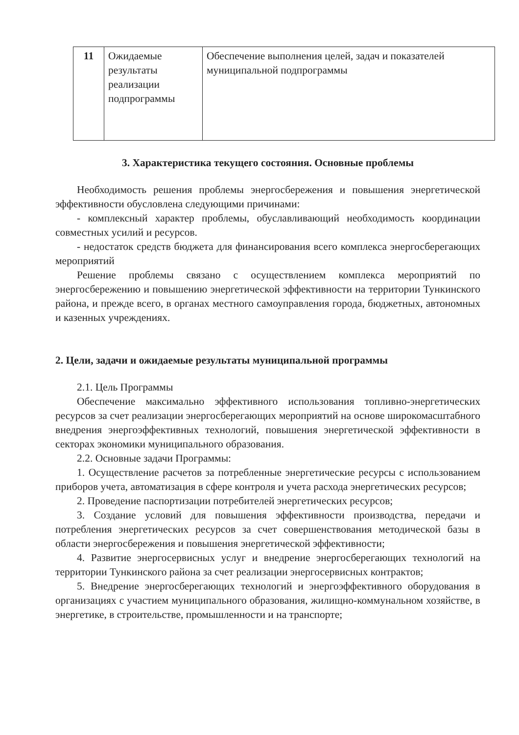| 11 | Ожидаемые результаты реализации подпрограммы | Обеспечение выполнения целей, задач и показателей муниципальной подпрограммы |
3. Характеристика текущего состояния. Основные проблемы
Необходимость решения проблемы энергосбережения и повышения энергетической эффективности обусловлена следующими причинами:
- комплексный характер проблемы, обуславливающий необходимость координации совместных усилий и ресурсов.
- недостаток средств бюджета для финансирования всего комплекса энергосберегающих мероприятий
Решение проблемы связано с осуществлением комплекса мероприятий по энергосбережению и повышению энергетической эффективности на территории Тункинского района, и прежде всего, в органах местного самоуправления города, бюджетных, автономных и казенных учреждениях.
2. Цели, задачи и ожидаемые результаты муниципальной программы
2.1. Цель Программы
Обеспечение максимально эффективного использования топливно-энергетических ресурсов за счет реализации энергосберегающих мероприятий на основе широкомасштабного внедрения энергоэффективных технологий, повышения энергетической эффективности в секторах экономики муниципального образования.
2.2. Основные задачи Программы:
1. Осуществление расчетов за потребленные энергетические ресурсы с использованием приборов учета, автоматизация в сфере контроля и учета расхода энергетических ресурсов;
2. Проведение паспортизации потребителей энергетических ресурсов;
3. Создание условий для повышения эффективности производства, передачи и потребления энергетических ресурсов за счет совершенствования методической базы в области энергосбережения и повышения энергетической эффективности;
4. Развитие энергосервисных услуг и внедрение энергосберегающих технологий на территории Тункинского района за счет реализации энергосервисных контрактов;
5. Внедрение энергосберегающих технологий и энергоэффективного оборудования в организациях с участием муниципального образования, жилищно-коммунальном хозяйстве, в энергетике, в строительстве, промышленности и на транспорте;